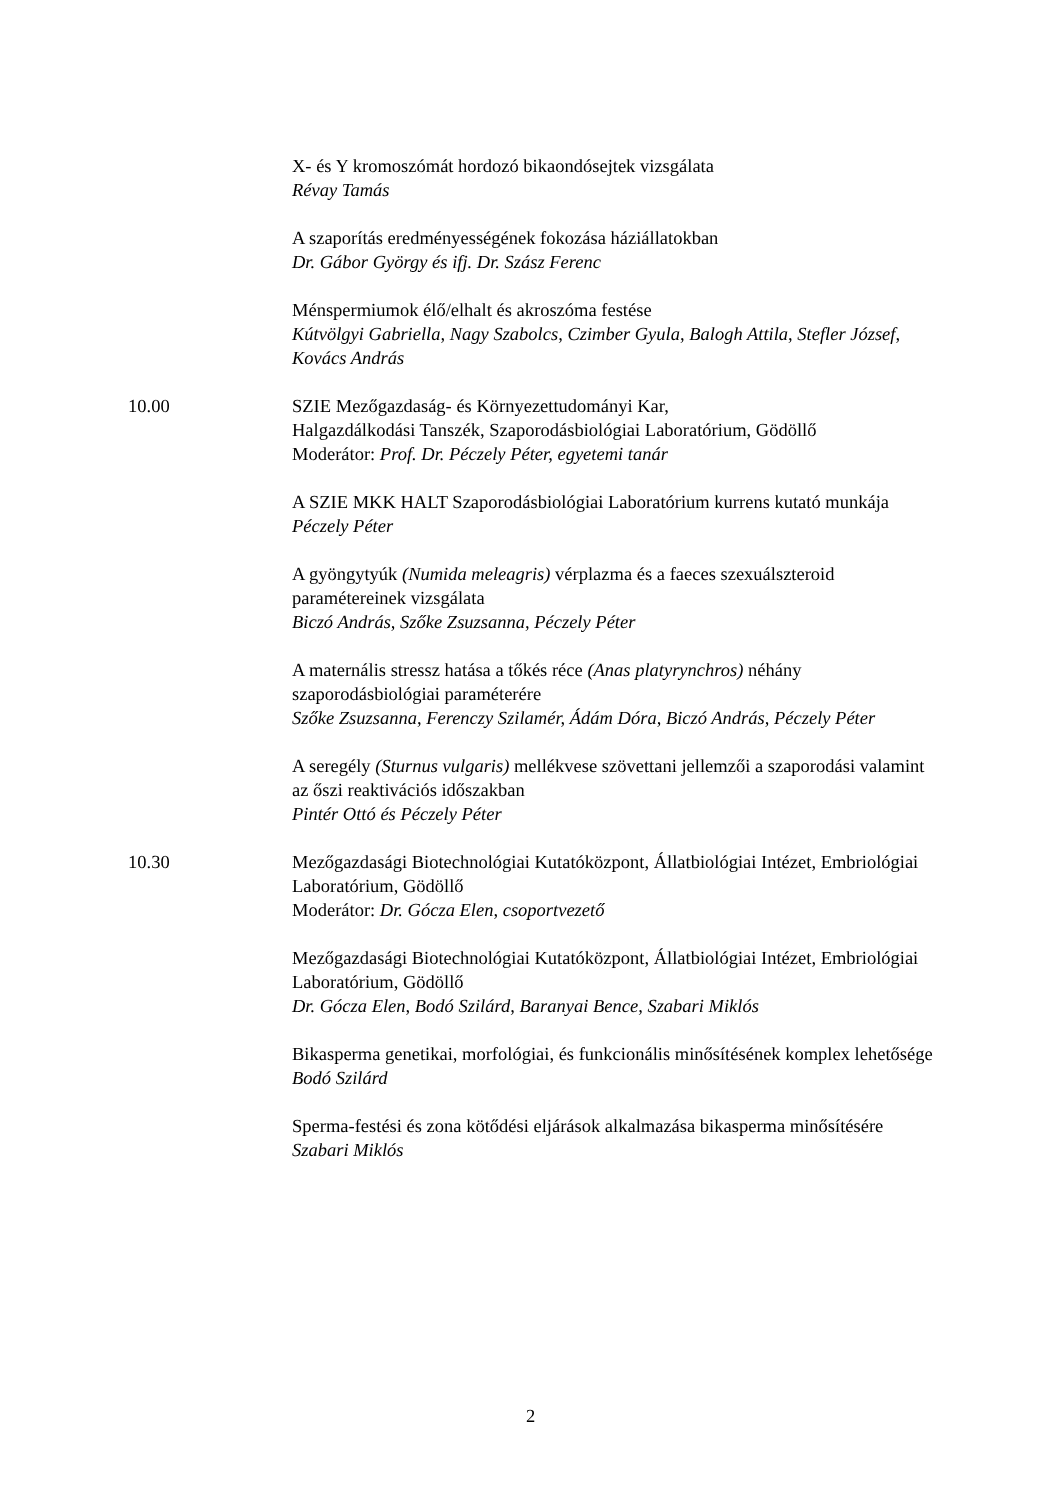X- és Y kromoszómát hordozó bikaondósejtek vizsgálata
Révay Tamás
A szaporítás eredményességének fokozása háziállatokban
Dr. Gábor György és ifj. Dr. Szász Ferenc
Ménspermiumok élő/elhalt és akroszóma festése
Kútvölgyi Gabriella, Nagy Szabolcs, Czimber Gyula, Balogh Attila, Stefler József, Kovács András
10.00 SZIE Mezőgazdaság- és Környezettudományi Kar,
Halgazdálkodási Tanszék, Szaporodásbiológiai Laboratórium, Gödöllő
Moderátor: Prof. Dr. Péczely Péter, egyetemi tanár
A SZIE MKK HALT Szaporodásbiológiai Laboratórium kurrens kutató munkája
Péczely Péter
A gyöngytyúk (Numida meleagris) vérplazma és a faeces szexuálszteroid paramétereinek vizsgálata
Biczó András, Szőke Zsuzsanna, Péczely Péter
A maternális stressz hatása a tőkés réce (Anas platyrynchros) néhány szaporodásbiológiai paraméterére
Szőke Zsuzsanna, Ferenczy Szilamér, Ádám Dóra, Biczó András, Péczely Péter
A seregély (Sturnus vulgaris) mellékvese szövettani jellemzői a szaporodási valamint az őszi reaktivációs időszakban
Pintér Ottó és Péczely Péter
10.30 Mezőgazdasági Biotechnológiai Kutatóközpont, Állatbiológiai Intézet, Embriológiai Laboratórium, Gödöllő
Moderátor: Dr. Gócza Elen, csoportvezető
Mezőgazdasági Biotechnológiai Kutatóközpont, Állatbiológiai Intézet, Embriológiai Laboratórium, Gödöllő
Dr. Gócza Elen, Bodó Szilárd, Baranyai Bence, Szabari Miklós
Bikasperma genetikai, morfológiai, és funkcionális minősítésének komplex lehetősége
Bodó Szilárd
Sperma-festési és zona kötődési eljárások alkalmazása bikasperma minősítésére
Szabari Miklós
2